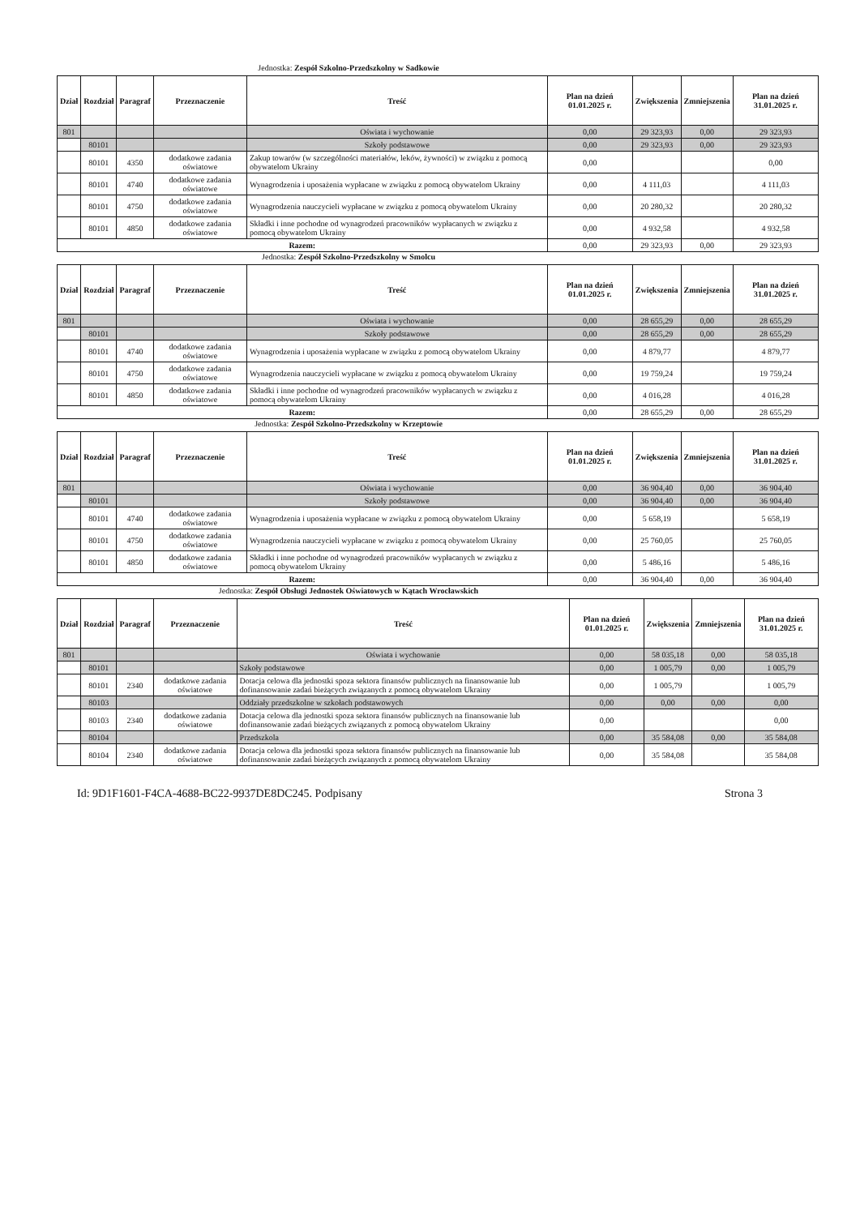Jednostka: Zespół Szkolno-Przedszkolny w Sadkowie
| Dział | Rozdział | Paragraf | Przeznaczenie | Treść | Plan na dzień 01.01.2025 r. | Zwiększenia | Zmniejszenia | Plan na dzień 31.01.2025 r. |
| --- | --- | --- | --- | --- | --- | --- | --- | --- |
| 801 | | | | Oświata i wychowanie | 0,00 | 29 323,93 | 0,00 | 29 323,93 |
| | 80101 | | | Szkoły podstawowe | 0,00 | 29 323,93 | 0,00 | 29 323,93 |
| | 80101 | 4350 | dodatkowe zadania oświatowe | Zakup towarów (w szczególności materiałów, leków, żywności) w związku z pomocą obywatelom Ukrainy | 0,00 | | | 0,00 |
| | 80101 | 4740 | dodatkowe zadania oświatowe | Wynagrodzenia i uposażenia wypłacane w związku z pomocą obywatelom Ukrainy | 0,00 | 4 111,03 | | 4 111,03 |
| | 80101 | 4750 | dodatkowe zadania oświatowe | Wynagrodzenia nauczycieli wypłacane w związku z pomocą obywatelom Ukrainy | 0,00 | 20 280,32 | | 20 280,32 |
| | 80101 | 4850 | dodatkowe zadania oświatowe | Składki i inne pochodne od wynagrodzeń pracowników wypłacanych w związku z pomocą obywatelom Ukrainy | 0,00 | 4 932,58 | | 4 932,58 |
| Razem: | | | | | 0,00 | 29 323,93 | 0,00 | 29 323,93 |
Jednostka: Zespół Szkolno-Przedszkolny w Smolcu
| Dział | Rozdział | Paragraf | Przeznaczenie | Treść | Plan na dzień 01.01.2025 r. | Zwiększenia | Zmniejszenia | Plan na dzień 31.01.2025 r. |
| --- | --- | --- | --- | --- | --- | --- | --- | --- |
| 801 | | | | Oświata i wychowanie | 0,00 | 28 655,29 | 0,00 | 28 655,29 |
| | 80101 | | | Szkoły podstawowe | 0,00 | 28 655,29 | 0,00 | 28 655,29 |
| | 80101 | 4740 | dodatkowe zadania oświatowe | Wynagrodzenia i uposażenia wypłacane w związku z pomocą obywatelom Ukrainy | 0,00 | 4 879,77 | | 4 879,77 |
| | 80101 | 4750 | dodatkowe zadania oświatowe | Wynagrodzenia nauczycieli wypłacane w związku z pomocą obywatelom Ukrainy | 0,00 | 19 759,24 | | 19 759,24 |
| | 80101 | 4850 | dodatkowe zadania oświatowe | Składki i inne pochodne od wynagrodzeń pracowników wypłacanych w związku z pomocą obywatelom Ukrainy | 0,00 | 4 016,28 | | 4 016,28 |
| Razem: | | | | | 0,00 | 28 655,29 | 0,00 | 28 655,29 |
Jednostka: Zespół Szkolno-Przedszkolny w Krzeptowie
| Dział | Rozdział | Paragraf | Przeznaczenie | Treść | Plan na dzień 01.01.2025 r. | Zwiększenia | Zmniejszenia | Plan na dzień 31.01.2025 r. |
| --- | --- | --- | --- | --- | --- | --- | --- | --- |
| 801 | | | | Oświata i wychowanie | 0,00 | 36 904,40 | 0,00 | 36 904,40 |
| | 80101 | | | Szkoły podstawowe | 0,00 | 36 904,40 | 0,00 | 36 904,40 |
| | 80101 | 4740 | dodatkowe zadania oświatowe | Wynagrodzenia i uposażenia wypłacane w związku z pomocą obywatelom Ukrainy | 0,00 | 5 658,19 | | 5 658,19 |
| | 80101 | 4750 | dodatkowe zadania oświatowe | Wynagrodzenia nauczycieli wypłacane w związku z pomocą obywatelom Ukrainy | 0,00 | 25 760,05 | | 25 760,05 |
| | 80101 | 4850 | dodatkowe zadania oświatowe | Składki i inne pochodne od wynagrodzeń pracowników wypłacanych w związku z pomocą obywatelom Ukrainy | 0,00 | 5 486,16 | | 5 486,16 |
| Razem: | | | | | 0,00 | 36 904,40 | 0,00 | 36 904,40 |
Jednostka: Zespół Obsługi Jednostek Oświatowych w Kątach Wrocławskich
| Dział | Rozdział | Paragraf | Przeznaczenie | Treść | Plan na dzień 01.01.2025 r. | Zwiększenia | Zmniejszenia | Plan na dzień 31.01.2025 r. |
| --- | --- | --- | --- | --- | --- | --- | --- | --- |
| 801 | | | | Oświata i wychowanie | 0,00 | 58 035,18 | 0,00 | 58 035,18 |
| | 80101 | | | Szkoły podstawowe | 0,00 | 1 005,79 | 0,00 | 1 005,79 |
| | 80101 | 2340 | dodatkowe zadania oświatowe | Dotacja celowa dla jednostki spoza sektora finansów publicznych na finansowanie lub dofinansowanie zadań bieżących związanych z pomocą obywatelom Ukrainy | 0,00 | 1 005,79 | | 1 005,79 |
| | 80103 | | | Oddziały przedszkolne w szkołach podstawowych | 0,00 | 0,00 | 0,00 | 0,00 |
| | 80103 | 2340 | dodatkowe zadania oświatowe | Dotacja celowa dla jednostki spoza sektora finansów publicznych na finansowanie lub dofinansowanie zadań bieżących związanych z pomocą obywatelom Ukrainy | 0,00 | | | 0,00 |
| | 80104 | | | Przedszkola | 0,00 | 35 584,08 | 0,00 | 35 584,08 |
| | 80104 | 2340 | dodatkowe zadania oświatowe | Dotacja celowa dla jednostki spoza sektora finansów publicznych na finansowanie lub dofinansowanie zadań bieżących związanych z pomocą obywatelom Ukrainy | 0,00 | 35 584,08 | | 35 584,08 |
Id: 9D1F1601-F4CA-4688-BC22-9937DE8DC245. Podpisany Strona 3